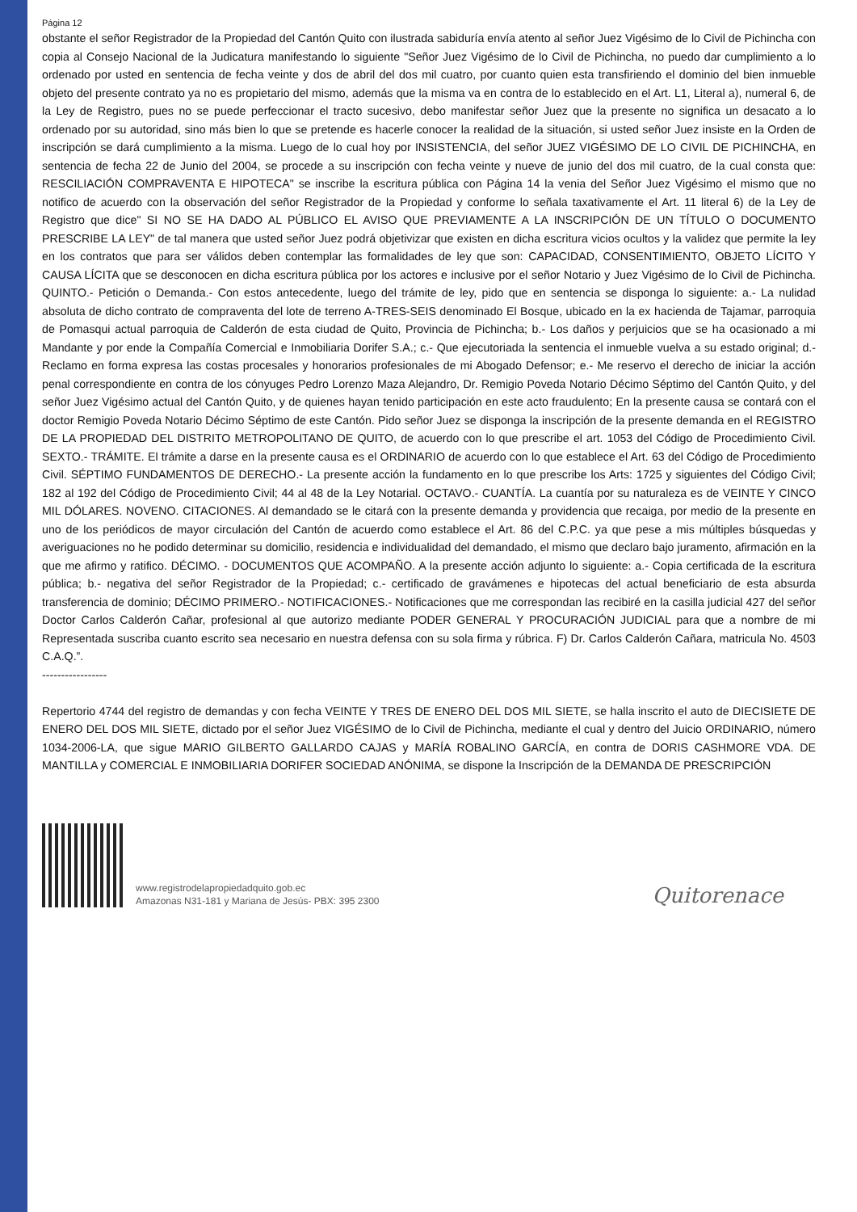Página 12
obstante el señor Registrador de la Propiedad del Cantón Quito con ilustrada sabiduría envía atento al señor Juez Vigésimo de lo Civil de Pichincha con copia al Consejo Nacional de la Judicatura manifestando lo siguiente "Señor Juez Vigésimo de lo Civil de Pichincha, no puedo dar cumplimiento a lo ordenado por usted en sentencia de fecha veinte y dos de abril del dos mil cuatro, por cuanto quien esta transfiriendo el dominio del bien inmueble objeto del presente contrato ya no es propietario del mismo, además que la misma va en contra de lo establecido en el Art. L1, Literal a), numeral 6, de la Ley de Registro, pues no se puede perfeccionar el tracto sucesivo, debo manifestar señor Juez que la presente no significa un desacato a lo ordenado por su autoridad, sino más bien lo que se pretende es hacerle conocer la realidad de la situación, si usted señor Juez insiste en la Orden de inscripción se dará cumplimiento a la misma. Luego de lo cual hoy por INSISTENCIA, del señor JUEZ VIGÉSIMO DE LO CIVIL DE PICHINCHA, en sentencia de fecha 22 de Junio del 2004, se procede a su inscripción con fecha veinte y nueve de junio del dos mil cuatro, de la cual consta que: RESCILIACIÓN COMPRAVENTA E HIPOTECA" se inscribe la escritura pública con Página 14 la venia del Señor Juez Vigésimo el mismo que no notifico de acuerdo con la observación del señor Registrador de la Propiedad y conforme lo señala taxativamente el Art. 11 literal 6) de la Ley de Registro que dice" SI NO SE HA DADO AL PÚBLICO EL AVISO QUE PREVIAMENTE A LA INSCRIPCIÓN DE UN TÍTULO O DOCUMENTO PRESCRIBE LA LEY" de tal manera que usted señor Juez podrá objetivizar que existen en dicha escritura vicios ocultos y la validez que permite la ley en los contratos que para ser válidos deben contemplar las formalidades de ley que son: CAPACIDAD, CONSENTIMIENTO, OBJETO LÍCITO Y CAUSA LÍCITA que se desconocen en dicha escritura pública por los actores e inclusive por el señor Notario y Juez Vigésimo de lo Civil de Pichincha. QUINTO.- Petición o Demanda.- Con estos antecedente, luego del trámite de ley, pido que en sentencia se disponga lo siguiente: a.- La nulidad absoluta de dicho contrato de compraventa del lote de terreno A-TRES-SEIS denominado El Bosque, ubicado en la ex hacienda de Tajamar, parroquia de Pomasqui actual parroquia de Calderón de esta ciudad de Quito, Provincia de Pichincha; b.- Los daños y perjuicios que se ha ocasionado a mi Mandante y por ende la Compañía Comercial e Inmobiliaria Dorifer S.A.; c.- Que ejecutoriada la sentencia el inmueble vuelva a su estado original; d.- Reclamo en forma expresa las costas procesales y honorarios profesionales de mi Abogado Defensor; e.- Me reservo el derecho de iniciar la acción penal correspondiente en contra de los cónyuges Pedro Lorenzo Maza Alejandro, Dr. Remigio Poveda Notario Décimo Séptimo del Cantón Quito, y del señor Juez Vigésimo actual del Cantón Quito, y de quienes hayan tenido participación en este acto fraudulento; En la presente causa se contará con el doctor Remigio Poveda Notario Décimo Séptimo de este Cantón. Pido señor Juez se disponga la inscripción de la presente demanda en el REGISTRO DE LA PROPIEDAD DEL DISTRITO METROPOLITANO DE QUITO, de acuerdo con lo que prescribe el art. 1053 del Código de Procedimiento Civil. SEXTO.- TRÁMITE. El trámite a darse en la presente causa es el ORDINARIO de acuerdo con lo que establece el Art. 63 del Código de Procedimiento Civil. SÉPTIMO FUNDAMENTOS DE DERECHO.- La presente acción la fundamento en lo que prescribe los Arts: 1725 y siguientes del Código Civil; 182 al 192 del Código de Procedimiento Civil; 44 al 48 de la Ley Notarial. OCTAVO.- CUANTÍA. La cuantía por su naturaleza es de VEINTE Y CINCO MIL DÓLARES. NOVENO. CITACIONES. Al demandado se le citará con la presente demanda y providencia que recaiga, por medio de la presente en uno de los periódicos de mayor circulación del Cantón de acuerdo como establece el Art. 86 del C.P.C. ya que pese a mis múltiples búsquedas y averiguaciones no he podido determinar su domicilio, residencia e individualidad del demandado, el mismo que declaro bajo juramento, afirmación en la que me afirmo y ratifico. DÉCIMO. - DOCUMENTOS QUE ACOMPAÑO. A la presente acción adjunto lo siguiente: a.- Copia certificada de la escritura pública; b.- negativa del señor Registrador de la Propiedad; c.- certificado de gravámenes e hipotecas del actual beneficiario de esta absurda transferencia de dominio; DÉCIMO PRIMERO.- NOTIFICACIONES.- Notificaciones que me correspondan las recibiré en la casilla judicial 427 del señor Doctor Carlos Calderón Cañar, profesional al que autorizo mediante PODER GENERAL Y PROCURACIÓN JUDICIAL para que a nombre de mi Representada suscriba cuanto escrito sea necesario en nuestra defensa con su sola firma y rúbrica. F) Dr. Carlos Calderón Cañara, matricula No. 4503 C.A.Q.”.
-----------------
Repertorio 4744 del registro de demandas y con fecha VEINTE Y TRES DE ENERO DEL DOS MIL SIETE, se halla inscrito el auto de DIECISIETE DE ENERO DEL DOS MIL SIETE, dictado por el señor Juez VIGÉSIMO de lo Civil de Pichincha, mediante el cual y dentro del Juicio ORDINARIO, número 1034-2006-LA, que sigue MARIO GILBERTO GALLARDO CAJAS y MARÍA ROBALINO GARCÍA, en contra de DORIS CASHMORE VDA. DE MANTILLA y COMERCIAL E INMOBILIARIA DORIFER SOCIEDAD ANÓNIMA, se dispone la Inscripción de la DEMANDA DE PRESCRIPCIÓN
www.registrodelapropiedadquito.gob.ec
Amazonas N31-181 y Mariana de Jesús- PBX: 395 2300
Quitorenace